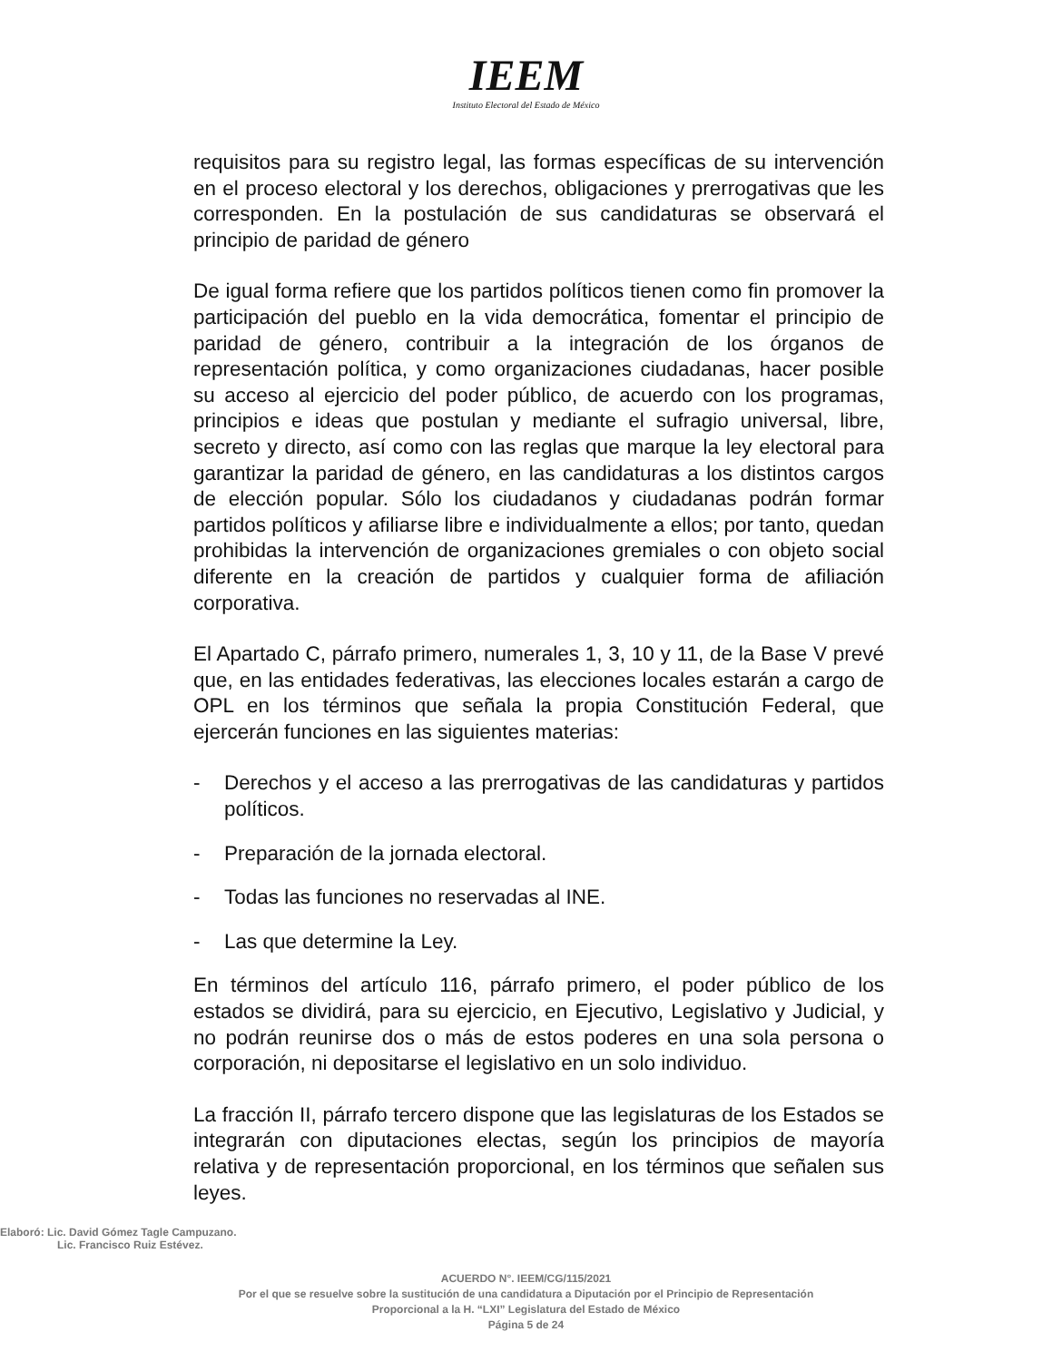IEEM
Instituto Electoral del Estado de México
requisitos para su registro legal, las formas específicas de su intervención en el proceso electoral y los derechos, obligaciones y prerrogativas que les corresponden. En la postulación de sus candidaturas se observará el principio de paridad de género
De igual forma refiere que los partidos políticos tienen como fin promover la participación del pueblo en la vida democrática, fomentar el principio de paridad de género, contribuir a la integración de los órganos de representación política, y como organizaciones ciudadanas, hacer posible su acceso al ejercicio del poder público, de acuerdo con los programas, principios e ideas que postulan y mediante el sufragio universal, libre, secreto y directo, así como con las reglas que marque la ley electoral para garantizar la paridad de género, en las candidaturas a los distintos cargos de elección popular. Sólo los ciudadanos y ciudadanas podrán formar partidos políticos y afiliarse libre e individualmente a ellos; por tanto, quedan prohibidas la intervención de organizaciones gremiales o con objeto social diferente en la creación de partidos y cualquier forma de afiliación corporativa.
El Apartado C, párrafo primero, numerales 1, 3, 10 y 11, de la Base V prevé que, en las entidades federativas, las elecciones locales estarán a cargo de OPL en los términos que señala la propia Constitución Federal, que ejercerán funciones en las siguientes materias:
- Derechos y el acceso a las prerrogativas de las candidaturas y partidos políticos.
- Preparación de la jornada electoral.
- Todas las funciones no reservadas al INE.
- Las que determine la Ley.
En términos del artículo 116, párrafo primero, el poder público de los estados se dividirá, para su ejercicio, en Ejecutivo, Legislativo y Judicial, y no podrán reunirse dos o más de estos poderes en una sola persona o corporación, ni depositarse el legislativo en un solo individuo.
La fracción II, párrafo tercero dispone que las legislaturas de los Estados se integrarán con diputaciones electas, según los principios de mayoría relativa y de representación proporcional, en los términos que señalen sus leyes.
Elaboró: Lic. David Gómez Tagle Campuzano.
Lic. Francisco Ruiz Estévez.
ACUERDO N°. IEEM/CG/115/2021
Por el que se resuelve sobre la sustitución de una candidatura a Diputación por el Principio de Representación
Proporcional a la H. “LXI” Legislatura del Estado de México
Página 5 de 24